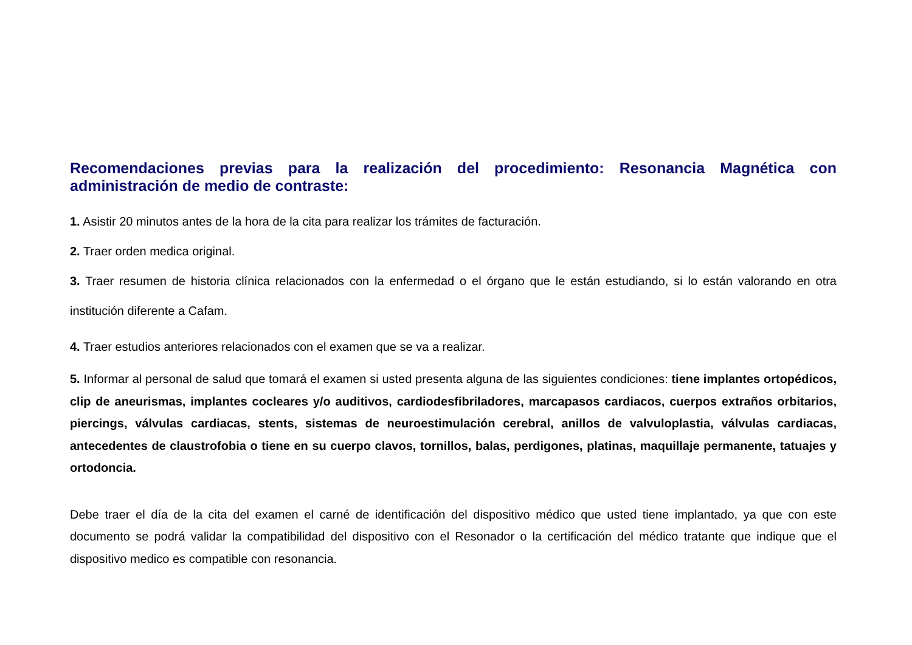Recomendaciones previas para la realización del procedimiento: Resonancia Magnética con administración de medio de contraste:
1. Asistir 20 minutos antes de la hora de la cita para realizar los trámites de facturación.
2. Traer orden medica original.
3. Traer resumen de historia clínica relacionados con la enfermedad o el órgano que le están estudiando, si lo están valorando en otra institución diferente a Cafam.
4. Traer estudios anteriores relacionados con el examen que se va a realizar.
5. Informar al personal de salud que tomará el examen si usted presenta alguna de las siguientes condiciones: tiene implantes ortopédicos, clip de aneurismas, implantes cocleares y/o auditivos, cardiodesfibriladores, marcapasos cardiacos, cuerpos extraños orbitarios, piercings, válvulas cardiacas, stents, sistemas de neuroestimulación cerebral, anillos de valvuloplastia, válvulas cardiacas, antecedentes de claustrofobia o tiene en su cuerpo clavos, tornillos, balas, perdigones, platinas, maquillaje permanente, tatuajes y ortodoncia.
Debe traer el día de la cita del examen el carné de identificación del dispositivo médico que usted tiene implantado, ya que con este documento se podrá validar la compatibilidad del dispositivo con el Resonador o la certificación del médico tratante que indique que el dispositivo medico es compatible con resonancia.